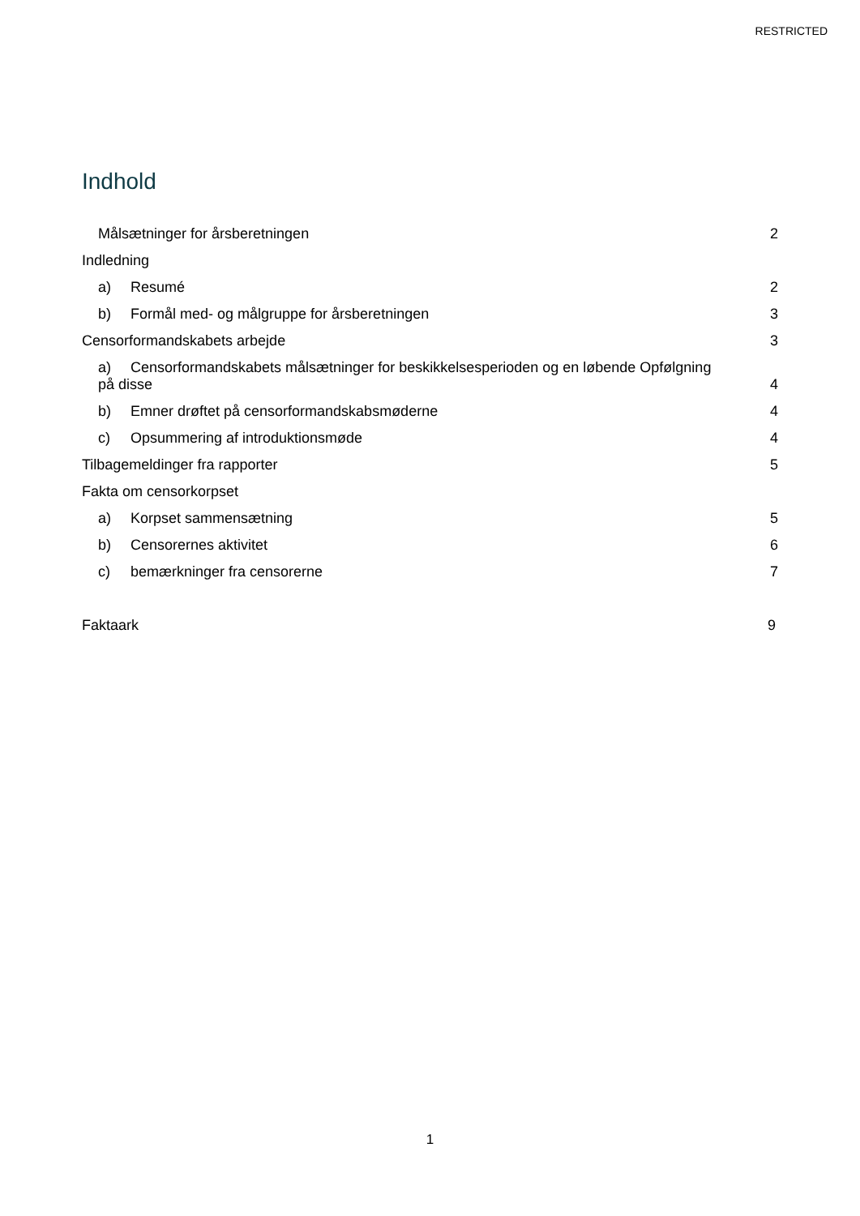RESTRICTED
Indhold
Målsætninger for årsberetningen 2
Indledning
a) Resumé 2
b) Formål med- og målgruppe for årsberetningen 3
Censorformandskabets arbejde 3
a) Censorformandskabets målsætninger for beskikkelsesperioden og en løbende Opfølgning
på disse 4
b) Emner drøftet på censorformandskabsmøderne 4
c) Opsummering af introduktionsmøde 4
Tilbagemeldinger fra rapporter 5
Fakta om censorkorpset
a) Korpset sammensætning 5
b) Censorernes aktivitet 6
c) bemærkninger fra censorerne 7
Faktaark 9
1